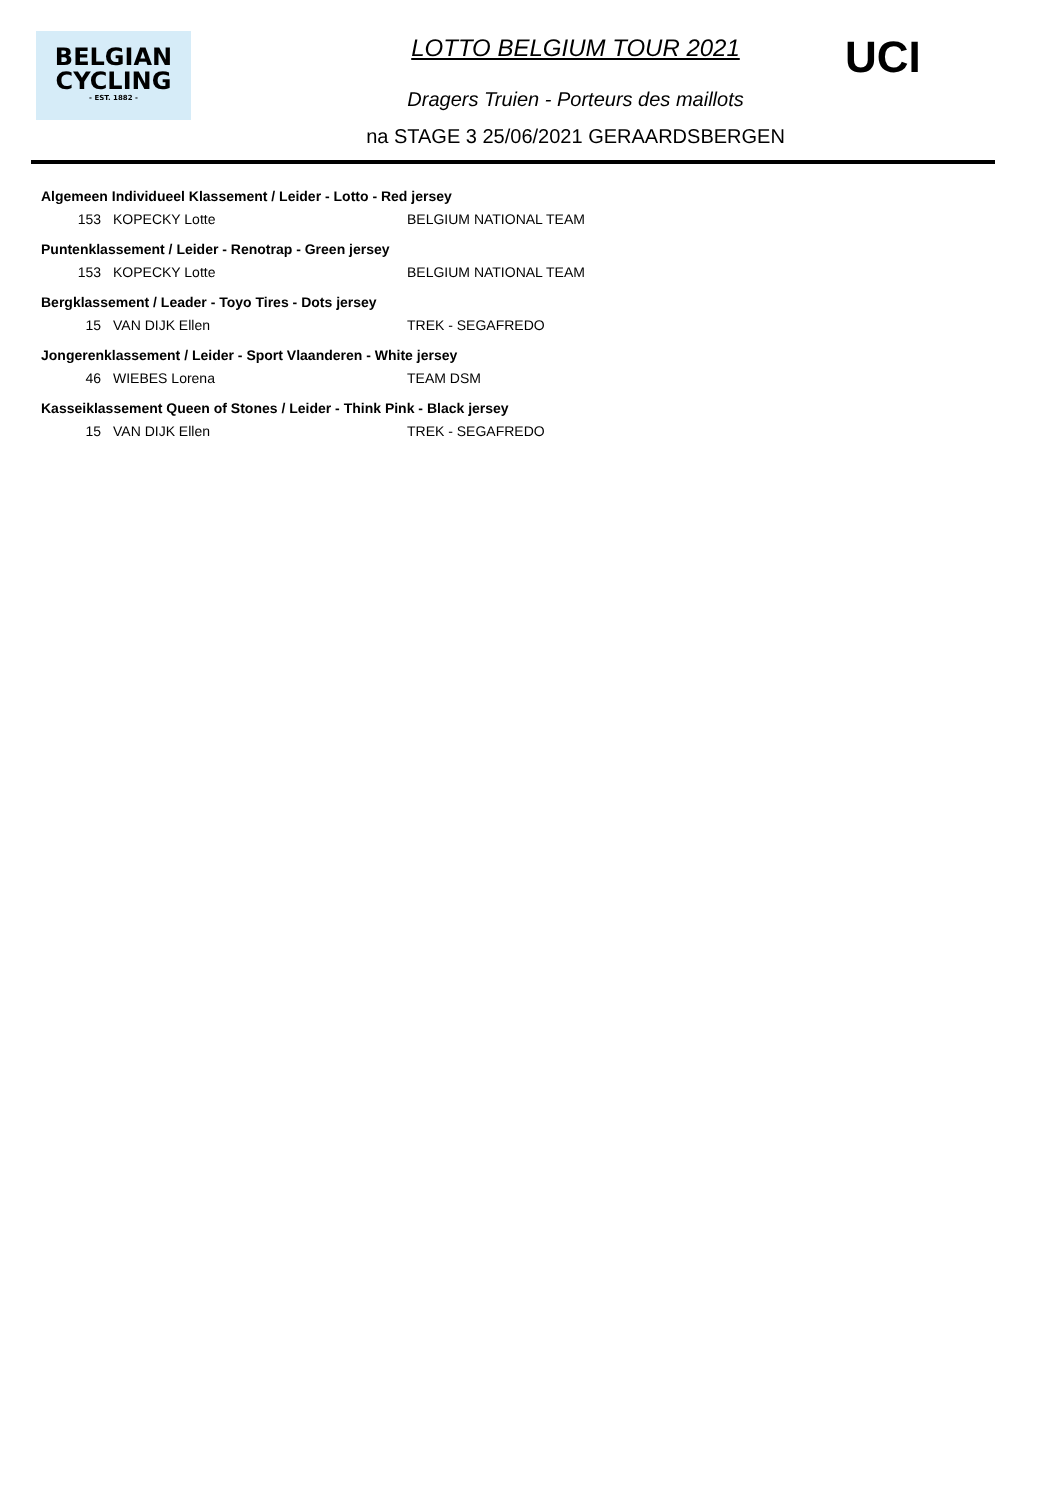BELGIAN
CYCLING
- EST. 1882 -
UCI
LOTTO BELGIUM TOUR 2021
Dragers Truien - Porteurs des maillots
na STAGE 3 25/06/2021 GERAARDSBERGEN
| Algemeen Individueel Klassement / Leider - Lotto - Red jersey | | |
| --- | --- | --- |
| 153 | KOPECKY Lotte | BELGIUM NATIONAL TEAM |
| Puntenklassement / Leider - Renotrap - Green jersey | | |
| 153 | KOPECKY Lotte | BELGIUM NATIONAL TEAM |
| Bergklassement / Leader - Toyo Tires - Dots jersey | | |
| 15 | VAN DIJK Ellen | TREK - SEGAFREDO |
| Jongerenklassement / Leider - Sport Vlaanderen - White jersey | | |
| 46 | WIEBES Lorena | TEAM DSM |
| Kasseiklassement Queen of Stones / Leider - Think Pink - Black jersey | | |
| 15 | VAN DIJK Ellen | TREK - SEGAFREDO |